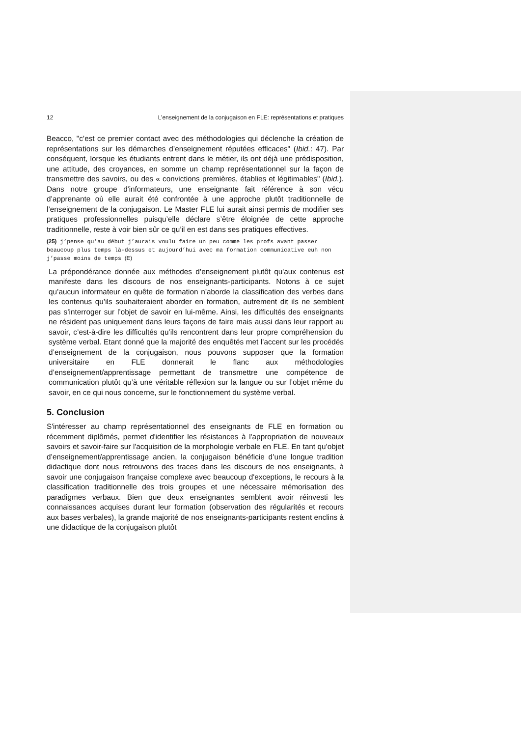12 L’enseignement de la conjugaison en FLE: représentations et pratiques
Beacco, "c’est ce premier contact avec des méthodologies qui déclenche la création de représentations sur les démarches d’enseignement réputées efficaces" (Ibid.: 47). Par conséquent, lorsque les étudiants entrent dans le métier, ils ont déjà une prédisposition, une attitude, des croyances, en somme un champ représentationnel sur la façon de transmettre des savoirs, ou des « convictions premières, établies et légitimables" (Ibid.). Dans notre groupe d'informateurs, une enseignante fait référence à son vécu d’apprenante où elle aurait été confrontée à une approche plutôt traditionnelle de l’enseignement de la conjugaison. Le Master FLE lui aurait ainsi permis de modifier ses pratiques professionnelles puisqu’elle déclare s’être éloignée de cette approche traditionnelle, reste à voir bien sûr ce qu’il en est dans ses pratiques effectives.
(25) j’pense qu’au début j’aurais voulu faire un peu comme les profs avant passer beaucoup plus temps là-dessus et aujourd’hui avec ma formation communicative euh non j’passe moins de temps (E)
La prépondérance donnée aux méthodes d’enseignement plutôt qu'aux contenus est manifeste dans les discours de nos enseignants-participants. Notons à ce sujet qu’aucun informateur en quête de formation n’aborde la classification des verbes dans les contenus qu’ils souhaiteraient aborder en formation, autrement dit ils ne semblent pas s’interroger sur l’objet de savoir en lui-même. Ainsi, les difficultés des enseignants ne résident pas uniquement dans leurs façons de faire mais aussi dans leur rapport au savoir, c’est-à-dire les difficultés qu’ils rencontrent dans leur propre compréhension du système verbal. Etant donné que la majorité des enquêtés met l’accent sur les procédés d’enseignement de la conjugaison, nous pouvons supposer que la formation universitaire en FLE donnerait le flanc aux méthodologies d’enseignement/apprentissage permettant de transmettre une compétence de communication plutôt qu’à une véritable réflexion sur la langue ou sur l’objet même du savoir, en ce qui nous concerne, sur le fonctionnement du système verbal.
5. Conclusion
S'intéresser au champ représentationnel des enseignants de FLE en formation ou récemment diplômés, permet d'identifier les résistances à l'appropriation de nouveaux savoirs et savoir-faire sur l'acquisition de la morphologie verbale en FLE. En tant qu’objet d’enseignement/apprentissage ancien, la conjugaison bénéficie d’une longue tradition didactique dont nous retrouvons des traces dans les discours de nos enseignants, à savoir une conjugaison française complexe avec beaucoup d'exceptions, le recours à la classification traditionnelle des trois groupes et une nécessaire mémorisation des paradigmes verbaux. Bien que deux enseignantes semblent avoir réinvesti les connaissances acquises durant leur formation (observation des régularités et recours aux bases verbales), la grande majorité de nos enseignants-participants restent enclins à une didactique de la conjugaison plutôt